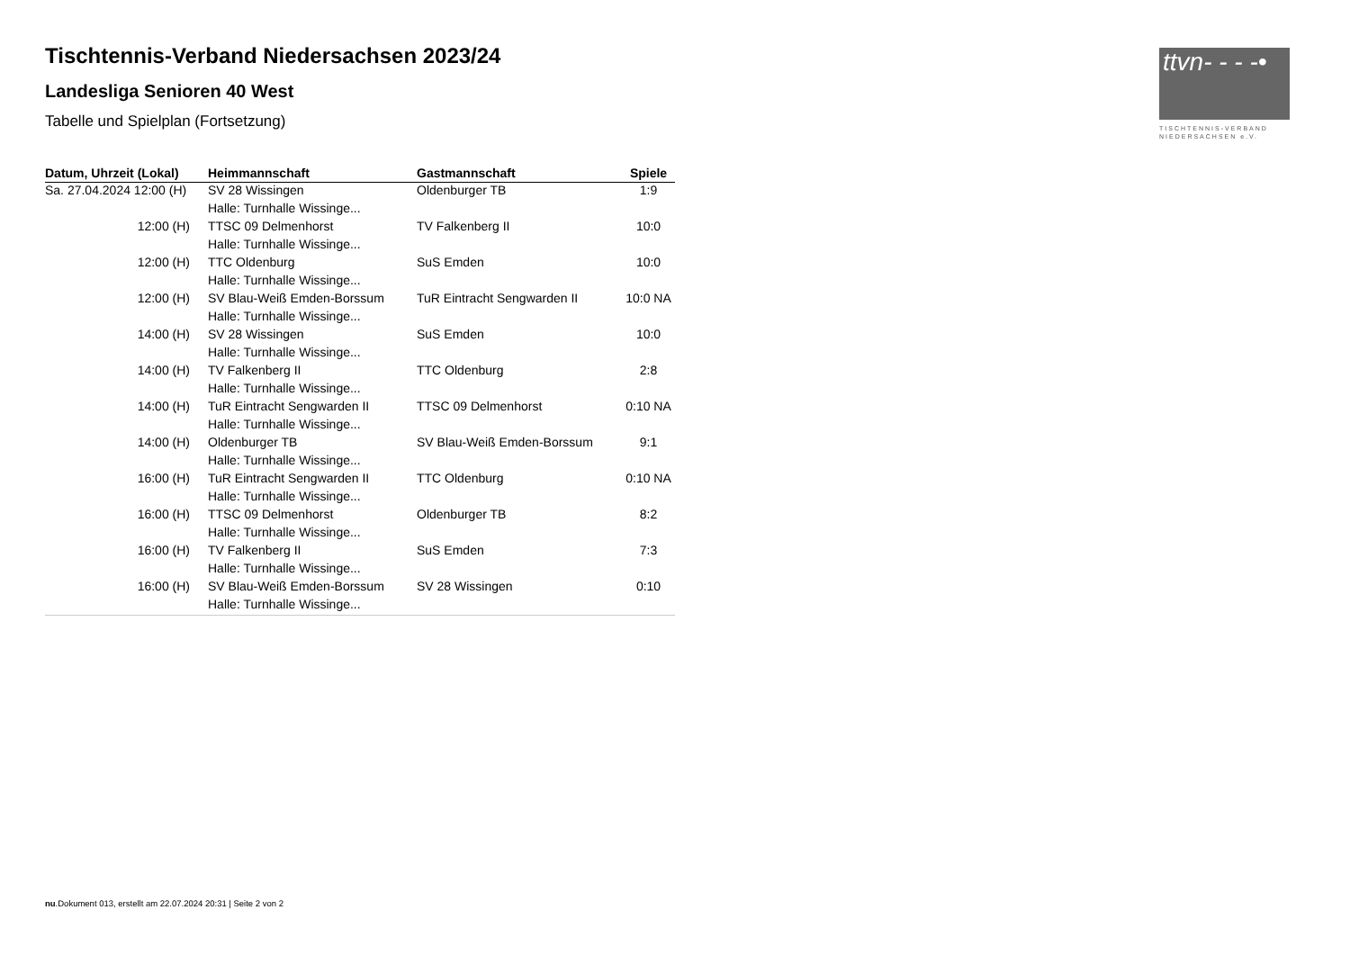ttvn- - - -•
TISCHTENNIS-VERBAND
NIEDERSACHSEN e.V.
Tischtennis-Verband Niedersachsen 2023/24
Landesliga Senioren 40 West
Tabelle und Spielplan (Fortsetzung)
| Datum, Uhrzeit (Lokal) | Heimmannschaft | Gastmannschaft | Spiele |
| --- | --- | --- | --- |
| Sa. 27.04.2024 12:00 (H) | SV 28 Wissingen | Oldenburger TB | 1:9 |
| | Halle: Turnhalle Wissinge... | | |
| 12:00 (H) | TTSC 09 Delmenhorst | TV Falkenberg II | 10:0 |
| | Halle: Turnhalle Wissinge... | | |
| 12:00 (H) | TTC Oldenburg | SuS Emden | 10:0 |
| | Halle: Turnhalle Wissinge... | | |
| 12:00 (H) | SV Blau-Weiß Emden-Borssum | TuR Eintracht Sengwarden II | 10:0 NA |
| | Halle: Turnhalle Wissinge... | | |
| 14:00 (H) | SV 28 Wissingen | SuS Emden | 10:0 |
| | Halle: Turnhalle Wissinge... | | |
| 14:00 (H) | TV Falkenberg II | TTC Oldenburg | 2:8 |
| | Halle: Turnhalle Wissinge... | | |
| 14:00 (H) | TuR Eintracht Sengwarden II | TTSC 09 Delmenhorst | 0:10 NA |
| | Halle: Turnhalle Wissinge... | | |
| 14:00 (H) | Oldenburger TB | SV Blau-Weiß Emden-Borssum | 9:1 |
| | Halle: Turnhalle Wissinge... | | |
| 16:00 (H) | TuR Eintracht Sengwarden II | TTC Oldenburg | 0:10 NA |
| | Halle: Turnhalle Wissinge... | | |
| 16:00 (H) | TTSC 09 Delmenhorst | Oldenburger TB | 8:2 |
| | Halle: Turnhalle Wissinge... | | |
| 16:00 (H) | TV Falkenberg II | SuS Emden | 7:3 |
| | Halle: Turnhalle Wissinge... | | |
| 16:00 (H) | SV Blau-Weiß Emden-Borssum | SV 28 Wissingen | 0:10 |
| | Halle: Turnhalle Wissinge... | | |
nu.Dokument 013, erstellt am 22.07.2024 20:31 | Seite 2 von 2